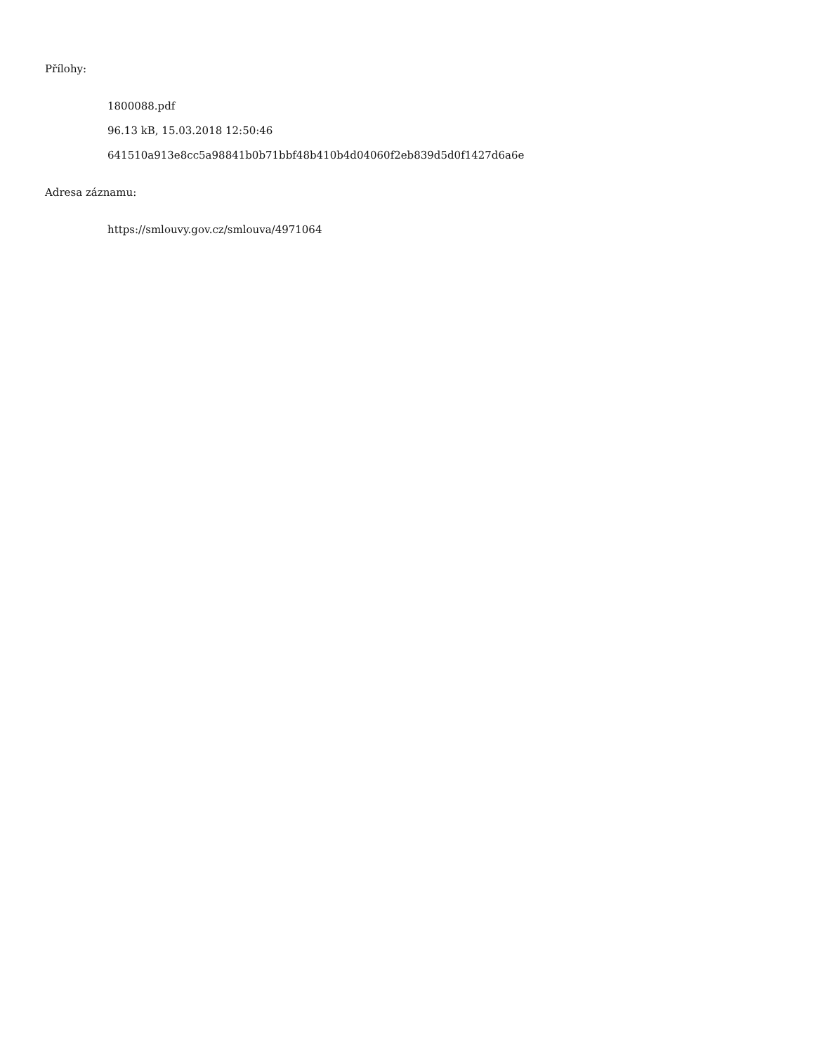Přílohy:
1800088.pdf
96.13 kB, 15.03.2018 12:50:46
641510a913e8cc5a98841b0b71bbf48b410b4d04060f2eb839d5d0f1427d6a6e
Adresa záznamu:
https://smlouvy.gov.cz/smlouva/4971064